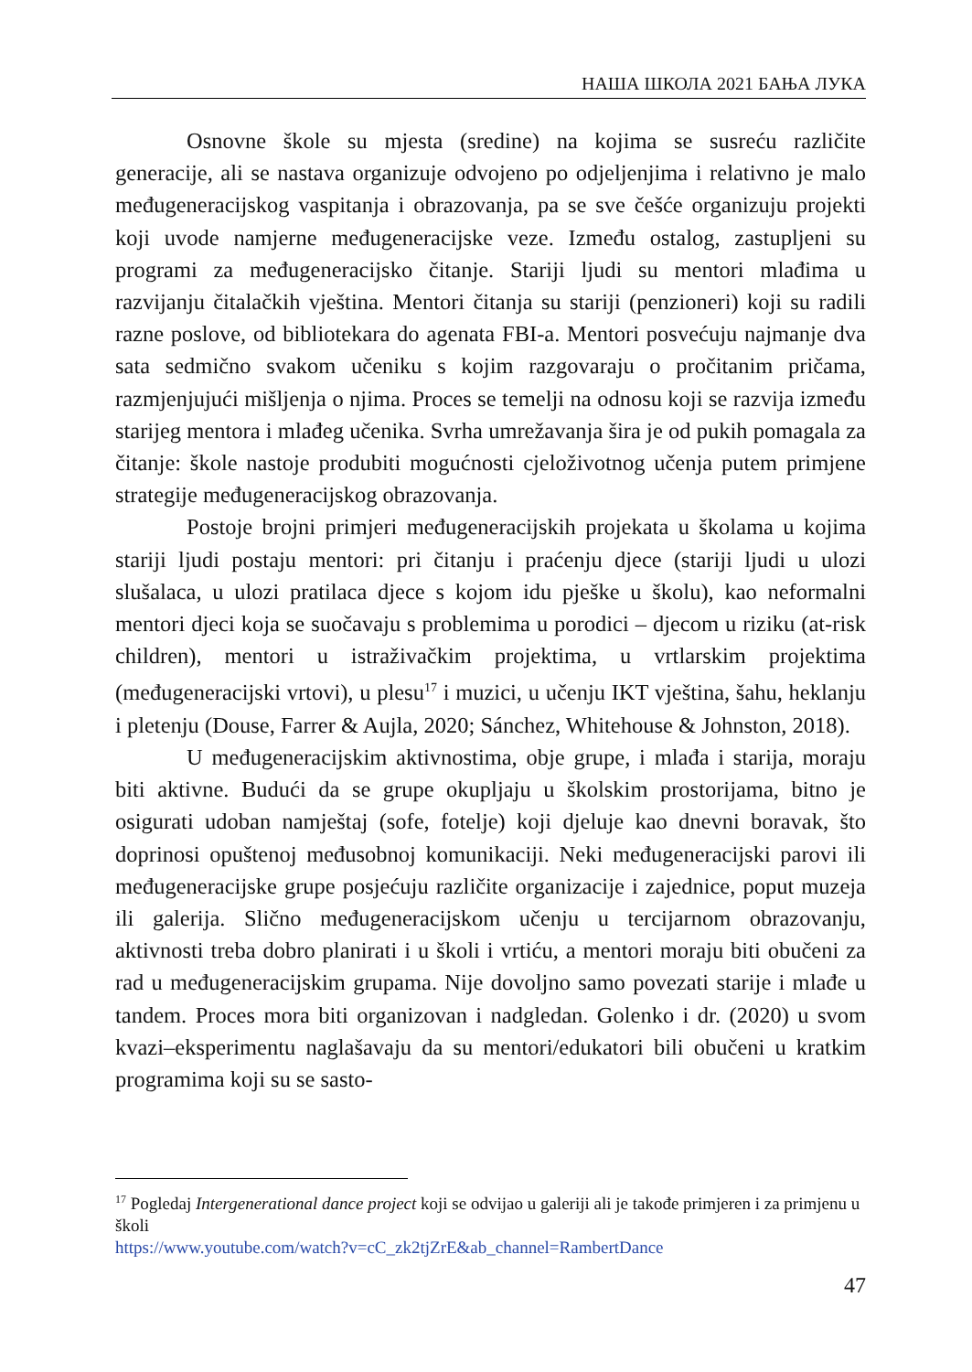НАША ШКОЛА 2021 БАЊА ЛУКА
Osnovne škole su mjesta (sredine) na kojima se susreću različite generacije, ali se nastava organizuje odvojeno po odjeljenjima i relativno je malo međugeneracijskog vaspitanja i obrazovanja, pa se sve češće organizuju projekti koji uvode namjerne međugeneracijske veze. Između ostalog, zastupljeni su programi za međugeneracijsko čitanje. Stariji ljudi su mentori mlađima u razvijanju čitalačkih vještina. Mentori čitanja su stariji (penzioneri) koji su radili razne poslove, od bibliotekara do agenata FBI-a. Mentori posvećuju najmanje dva sata sedmično svakom učeniku s kojim razgovaraju o pročitanim pričama, razmjenjujući mišljenja o njima. Proces se temelji na odnosu koji se razvija između starijeg mentora i mlađeg učenika. Svrha umrežavanja šira je od pukih pomagala za čitanje: škole nastoje produbiti mogućnosti cjeloživotnog učenja putem primjene strategije međugeneracijskog obrazovanja.
Postoje brojni primjeri međugeneracijskih projekata u školama u kojima stariji ljudi postaju mentori: pri čitanju i praćenju djece (stariji ljudi u ulozi slušalaca, u ulozi pratilaca djece s kojom idu pješke u školu), kao neformalni mentori djeci koja se suočavaju s problemima u porodici – djecom u riziku (at-risk children), mentori u istraživačkim projektima, u vrtlarskim projektima (međugeneracijski vrtovi), u plesu<sup>17</sup> i muzici, u učenju IKT vještina, šahu, heklanju i pletenju (Douse, Farrer & Aujla, 2020; Sánchez, Whitehouse & Johnston, 2018).
U međugeneracijskim aktivnostima, obje grupe, i mlađa i starija, moraju biti aktivne. Budući da se grupe okupljaju u školskim prostorijama, bitno je osigurati udoban namještaj (sofe, fotelje) koji djeluje kao dnevni boravak, što doprinosi opuštenoj međusobnoj komunikaciji. Neki međugeneracijski parovi ili međugeneracijske grupe posjećuju različite organizacije i zajednice, poput muzeja ili galerija. Slično međugeneracijskom učenju u tercijarnom obrazovanju, aktivnosti treba dobro planirati i u školi i vrtiću, a mentori moraju biti obučeni za rad u međugeneracijskim grupama. Nije dovoljno samo povezati starije i mlađe u tandem. Proces mora biti organizovan i nadgledan. Golenko i dr. (2020) u svom kvazi–eksperimentu naglašavaju da su mentori/edukatori bili obučeni u kratkim programima koji su se sasto-
<sup>17</sup> Pogledaj Intergenerational dance project koji se odvijao u galeriji ali je takođe primjeren i za primjenu u školi
https://www.youtube.com/watch?v=cC_zk2tjZrE&ab_channel=RambertDance
47